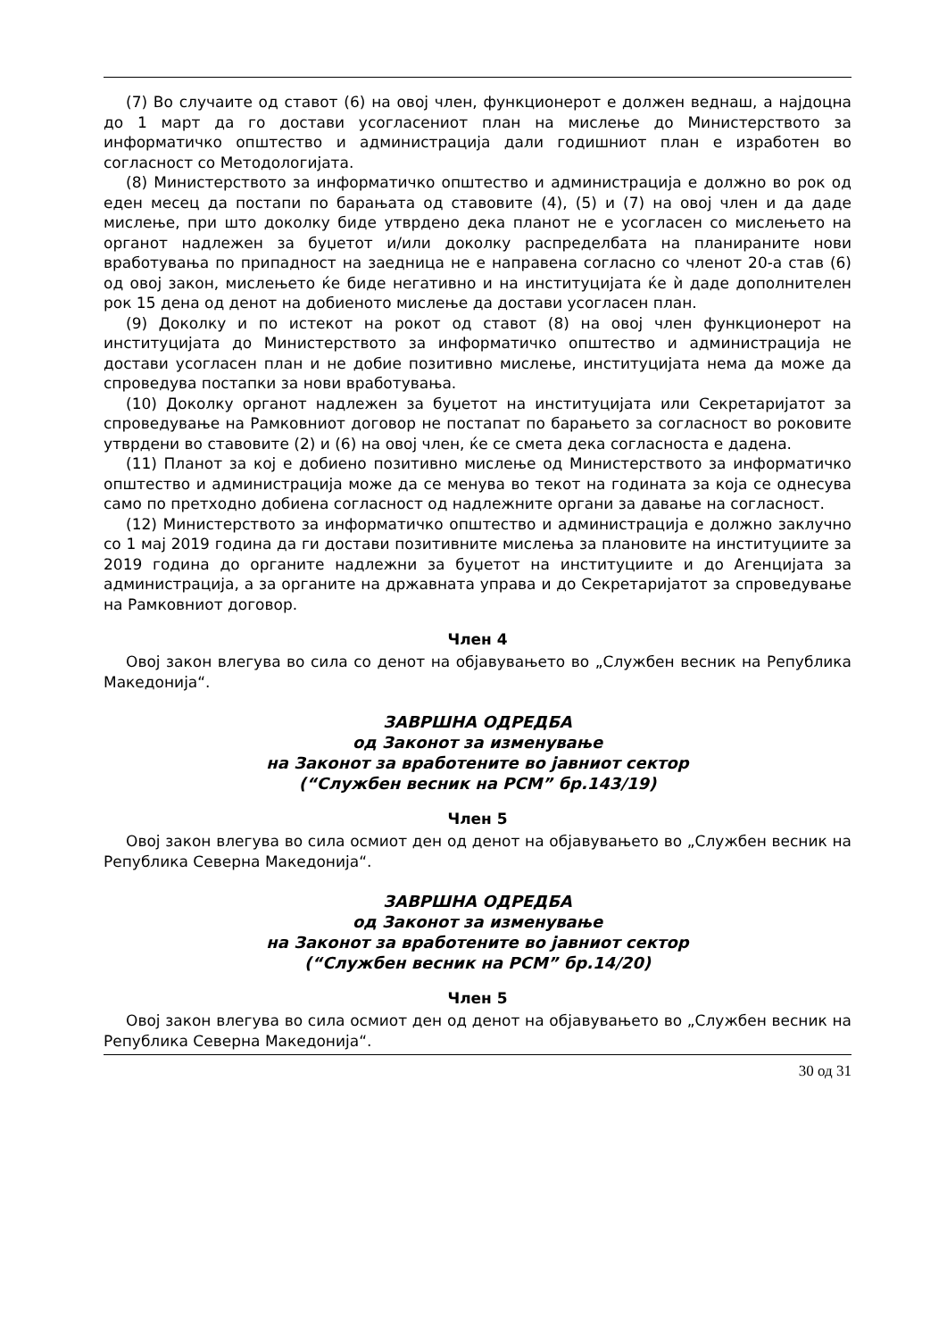(7) Во случаите од ставот (6) на овој член, функционерот е должен веднаш, а најдоцна до 1 март да го достави усогласениот план на мислење до Министерството за информатичко општество и администрација дали годишниот план е изработен во согласност со Методологијата.
(8) Министерството за информатичко општество и администрација е должно во рок од еден месец да постапи по барањата од ставовите (4), (5) и (7) на овој член и да даде мислење, при што доколку биде утврдено дека планот не е усогласен со мислењето на органот надлежен за буџетот и/или доколку распределбата на планираните нови вработувања по припадност на заедница не е направена согласно со членот 20-а став (6) од овој закон, мислењето ќе биде негативно и на институцијата ќе ѝ даде дополнителен рок 15 дена од денот на добиеното мислење да достави усогласен план.
(9) Доколку и по истекот на рокот од ставот (8) на овој член функционерот на институцијата до Министерството за информатичко општество и администрација не достави усогласен план и не добие позитивно мислење, институцијата нема да може да спроведува постапки за нови вработувања.
(10) Доколку органот надлежен за буџетот на институцијата или Секретаријатот за спроведување на Рамковниот договор не постапат по барањето за согласност во роковите утврдени во ставовите (2) и (6) на овој член, ќе се смета дека согласноста е дадена.
(11) Планот за кој е добиено позитивно мислење од Министерството за информатичко општество и администрација може да се менува во текот на годината за која се однесува само по претходно добиена согласност од надлежните органи за давање на согласност.
(12) Министерството за информатичко општество и администрација е должно заклучно со 1 мај 2019 година да ги достави позитивните мислења за плановите на институциите за 2019 година до органите надлежни за буџетот на институциите и до Агенцијата за администрација, а за органите на државната управа и до Секретаријатот за спроведување на Рамковниот договор.
Член 4
Овој закон влегува во сила со денот на објавувањето во „Службен весник на Република Македонија“.
ЗАВРШНА ОДРЕДБА
од Законот за изменување
на Законот за вработените во јавниот сектор
(“Службен весник на РСМ” бр.143/19)
Член 5
Овој закон влегува во сила осмиот ден од денот на објавувањето во „Службен весник на Република Северна Македонија“.
ЗАВРШНА ОДРЕДБА
од Законот за изменување
на Законот за вработените во јавниот сектор
(“Службен весник на РСМ” бр.14/20)
Член 5
Овој закон влегува во сила осмиот ден од денот на објавувањето во „Службен весник на Република Северна Македонија“.
30 од 31